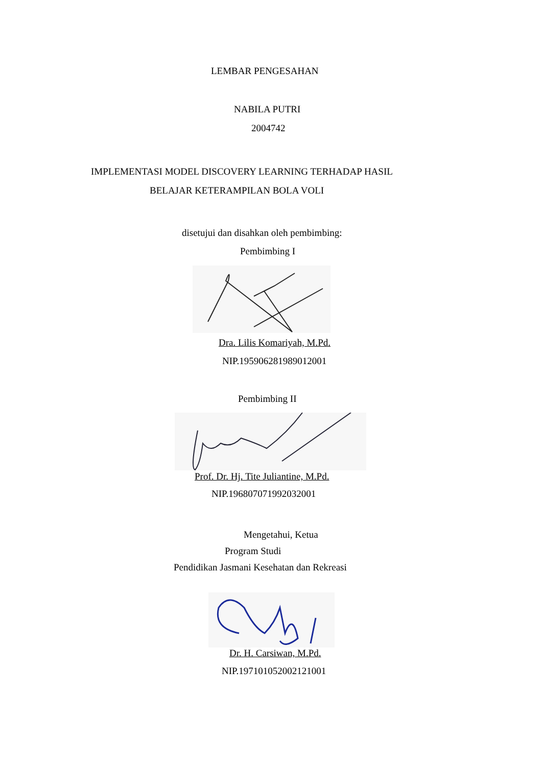LEMBAR PENGESAHAN
NABILA PUTRI
2004742
IMPLEMENTASI MODEL DISCOVERY LEARNING TERHADAP HASIL
BELAJAR KETERAMPILAN BOLA VOLI
disetujui dan disahkan oleh pembimbing:
Pembimbing I
Dra. Lilis Komariyah, M.Pd.
NIP.195906281989012001
Pembimbing II
Prof. Dr. Hj. Tite Juliantine, M.Pd.
NIP.196807071992032001
Mengetahui, Ketua
Program Studi
Pendidikan Jasmani Kesehatan dan Rekreasi
Dr. H. Carsiwan, M.Pd.
NIP.197101052002121001